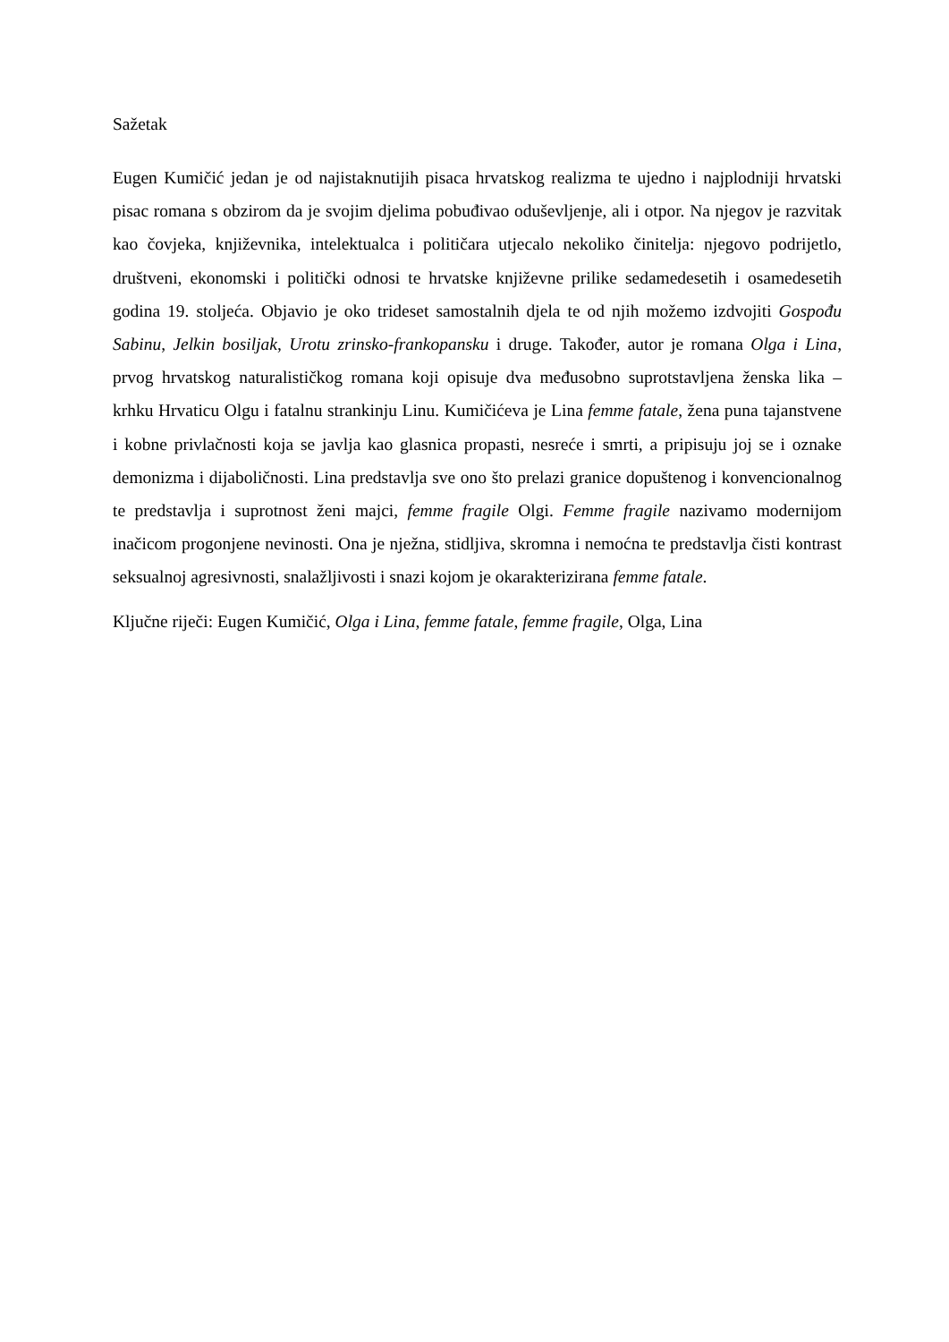Sažetak
Eugen Kumičić jedan je od najistaknutijih pisaca hrvatskog realizma te ujedno i najplodniji hrvatski pisac romana s obzirom da je svojim djelima pobuđivao oduševljenje, ali i otpor. Na njegov je razvitak kao čovjeka, književnika, intelektualca i političara utjecalo nekoliko činitelja: njegovo podrijetlo, društveni, ekonomski i politički odnosi te hrvatske književne prilike sedamedesetih i osamedesetih godina 19. stoljeća. Objavio je oko trideset samostalnih djela te od njih možemo izdvojiti Gospođu Sabinu, Jelkin bosiljak, Urotu zrinsko-frankopansku i druge. Također, autor je romana Olga i Lina, prvog hrvatskog naturalističkog romana koji opisuje dva međusobno suprotstavljena ženska lika – krhku Hrvaticu Olgu i fatalnu strankinju Linu. Kumičićeva je Lina femme fatale, žena puna tajanstvene i kobne privlačnosti koja se javlja kao glasnica propasti, nesreće i smrti, a pripisuju joj se i oznake demonizma i dijaboličnosti. Lina predstavlja sve ono što prelazi granice dopuštenog i konvencionalnog te predstavlja i suprotnost ženi majci, femme fragile Olgi. Femme fragile nazivamo modernijom inačicom progonjene nevinosti. Ona je nježna, stidljiva, skromna i nemoćna te predstavlja čisti kontrast seksualnoj agresivnosti, snalažljivosti i snazi kojom je okarakterizirana femme fatale.
Ključne riječi: Eugen Kumičić, Olga i Lina, femme fatale, femme fragile, Olga, Lina